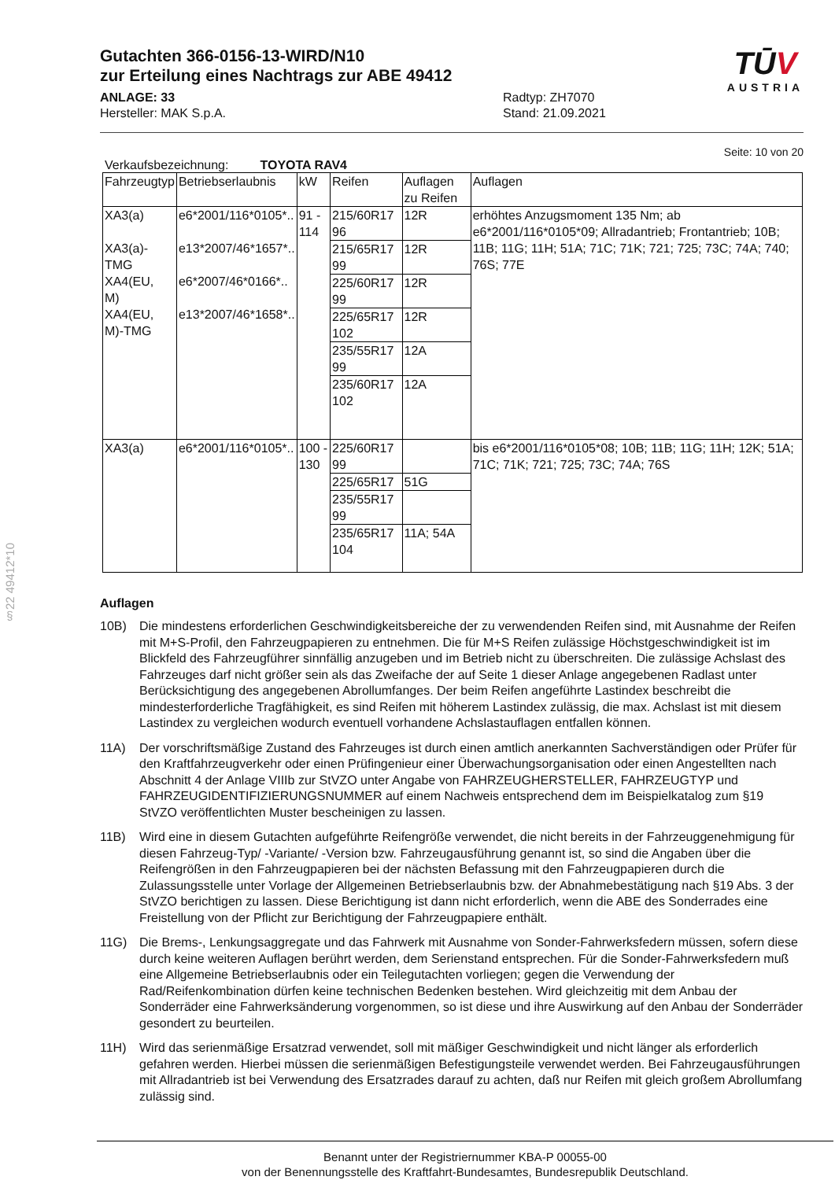§22 49412*10
Gutachten 366-0156-13-WIRD/N10
zur Erteilung eines Nachtrags zur ABE 49412
ANLAGE: 33
Hersteller: MAK S.p.A.
Radtyp: ZH7070
Stand: 21.09.2021
TŪV
AUSTRIA
Seite: 10 von 20
Verkaufsbezeichnung: TOYOTA RAV4
| Fahrzeugtyp | Betriebserlaubnis | kW | Reifen | Auflagen zu Reifen | Auflagen |
| --- | --- | --- | --- | --- | --- |
| XA3(a) XA3(a)- TMG XA4(EU, M) XA4(EU, M)-TMG | e6*2001/116*0105*.. e13*2007/46*1657*.. e6*2007/46*0166*.. e13*2007/46*1658*.. | 91 - 114 | 215/60R17 96 | 12R | erhöhtes Anzugsmoment 135 Nm; ab e6*2001/116*0105*09; Allradantrieb; Frontantrieb; 10B; 11B; 11G; 11H; 51A; 71C; 71K; 721; 725; 73C; 74A; 740; 76S; 77E |
| | | | 215/65R17 99 | 12R | |
| | | | 225/60R17 99 | 12R | |
| | | | 225/65R17 102 | 12R | |
| | | | 235/55R17 99 | 12A | |
| | | | 235/60R17 102 | 12A | |
| XA3(a) | e6*2001/116*0105*.. | 100 - 130 | 225/60R17 99 | | bis e6*2001/116*0105*08; 10B; 11B; 11G; 11H; 12K; 51A; 71C; 71K; 721; 725; 73C; 74A; 76S |
| | | | 225/65R17 | 51G | |
| | | | 235/55R17 99 | | |
| | | | 235/65R17 104 | 11A; 54A | |
Auflagen
10B) Die mindestens erforderlichen Geschwindigkeitsbereiche der zu verwendenden Reifen sind, mit Ausnahme der Reifen mit M+S-Profil, den Fahrzeugpapieren zu entnehmen. Die für M+S Reifen zulässige Höchstgeschwindigkeit ist im Blickfeld des Fahrzeugführer sinnfällig anzugeben und im Betrieb nicht zu überschreiten. Die zulässige Achslast des Fahrzeuges darf nicht größer sein als das Zweifache der auf Seite 1 dieser Anlage angegebenen Radlast unter Berücksichtigung des angegebenen Abrollumfanges. Der beim Reifen angeführte Lastindex beschreibt die mindesterforderliche Tragfähigkeit, es sind Reifen mit höherem Lastindex zulässig, die max. Achslast ist mit diesem Lastindex zu vergleichen wodurch eventuell vorhandene Achslastauflagen entfallen können.
11A) Der vorschriftsmäßige Zustand des Fahrzeuges ist durch einen amtlich anerkannten Sachverständigen oder Prüfer für den Kraftfahrzeugverkehr oder einen Prüfingenieur einer Überwachungsorganisation oder einen Angestellten nach Abschnitt 4 der Anlage VIIIb zur StVZO unter Angabe von FAHRZEUGHERSTELLER, FAHRZEUGTYP und FAHRZEUGIDENTIFIZIERUNGSNUMMER auf einem Nachweis entsprechend dem im Beispielkatalog zum §19 StVZO veröffentlichten Muster bescheinigen zu lassen.
11B) Wird eine in diesem Gutachten aufgeführte Reifengröße verwendet, die nicht bereits in der Fahrzeuggenehmigung für diesen Fahrzeug-Typ/ -Variante/ -Version bzw. Fahrzeugausführung genannt ist, so sind die Angaben über die Reifengrößen in den Fahrzeugpapieren bei der nächsten Befassung mit den Fahrzeugpapieren durch die Zulassungsstelle unter Vorlage der Allgemeinen Betriebserlaubnis bzw. der Abnahmebestätigung nach §19 Abs. 3 der StVZO berichtigen zu lassen. Diese Berichtigung ist dann nicht erforderlich, wenn die ABE des Sonderrades eine Freistellung von der Pflicht zur Berichtigung der Fahrzeugpapiere enthält.
11G) Die Brems-, Lenkungsaggregate und das Fahrwerk mit Ausnahme von Sonder-Fahrwerksfedern müssen, sofern diese durch keine weiteren Auflagen berührt werden, dem Serienstand entsprechen. Für die Sonder-Fahrwerksfedern muß eine Allgemeine Betriebserlaubnis oder ein Teilegutachten vorliegen; gegen die Verwendung der Rad/Reifenkombination dürfen keine technischen Bedenken bestehen. Wird gleichzeitig mit dem Anbau der Sonderräder eine Fahrwerksänderung vorgenommen, so ist diese und ihre Auswirkung auf den Anbau der Sonderräder gesondert zu beurteilen.
11H) Wird das serienmäßige Ersatzrad verwendet, soll mit mäßiger Geschwindigkeit und nicht länger als erforderlich gefahren werden. Hierbei müssen die serienmäßigen Befestigungsteile verwendet werden. Bei Fahrzeugausführungen mit Allradantrieb ist bei Verwendung des Ersatzrades darauf zu achten, daß nur Reifen mit gleich großem Abrollumfang zulässig sind.
Benannt unter der Registriernummer KBA-P 00055-00
von der Benennungsstelle des Kraftfahrt-Bundesamtes, Bundesrepublik Deutschland.